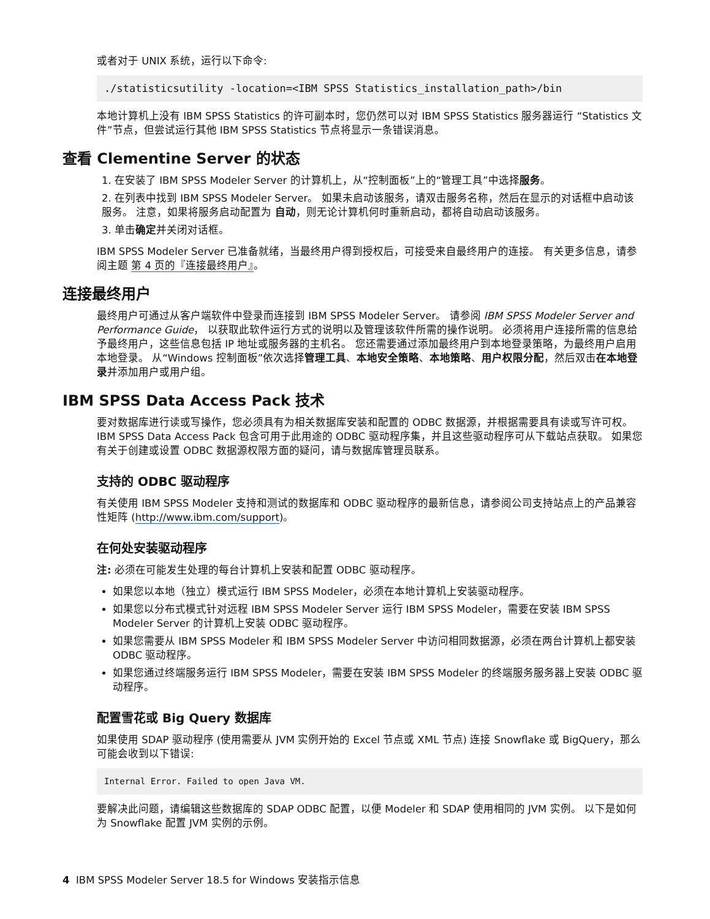或者对于 UNIX 系统，运行以下命令:
./statisticsutility -location=<IBM SPSS Statistics_installation_path>/bin
本地计算机上没有 IBM SPSS Statistics 的许可副本时，您仍然可以对 IBM SPSS Statistics 服务器运行 “Statistics 文件”节点，但尝试运行其他 IBM SPSS Statistics 节点将显示一条错误消息。
查看 Clementine Server 的状态
1. 在安装了 IBM SPSS Modeler Server 的计算机上，从“控制面板”上的“管理工具”中选择服务。
2. 在列表中找到 IBM SPSS Modeler Server。 如果未启动该服务，请双击服务名称，然后在显示的对话框中启动该服务。 注意，如果将服务启动配置为 自动，则无论计算机何时重新启动，都将自动启动该服务。
3. 单击确定并关闭对话框。
IBM SPSS Modeler Server 已准备就绪，当最终用户得到授权后，可接受来自最终用户的连接。 有关更多信息，请参阅主题 第 4 页的『连接最终用户』。
连接最终用户
最终用户可通过从客户端软件中登录而连接到 IBM SPSS Modeler Server。 请参阅 IBM SPSS Modeler Server and Performance Guide， 以获取此软件运行方式的说明以及管理该软件所需的操作说明。 必须将用户连接所需的信息给予最终用户，这些信息包括 IP 地址或服务器的主机名。 您还需要通过添加最终用户到本地登录策略，为最终用户启用本地登录。 从“Windows 控制面板”依次选择管理工具、本地安全策略、本地策略、用户权限分配，然后双击在本地登录并添加用户或用户组。
IBM SPSS Data Access Pack 技术
要对数据库进行读或写操作，您必须具有为相关数据库安装和配置的 ODBC 数据源，并根据需要具有读或写许可权。 IBM SPSS Data Access Pack 包含可用于此用途的 ODBC 驱动程序集，并且这些驱动程序可从下载站点获取。 如果您有关于创建或设置 ODBC 数据源权限方面的疑问，请与数据库管理员联系。
支持的 ODBC 驱动程序
有关使用 IBM SPSS Modeler 支持和测试的数据库和 ODBC 驱动程序的最新信息，请参阅公司支持站点上的产品兼容性矩阵 (http://www.ibm.com/support)。
在何处安装驱动程序
注: 必须在可能发生处理的每台计算机上安装和配置 ODBC 驱动程序。
如果您以本地（独立）模式运行 IBM SPSS Modeler，必须在本地计算机上安装驱动程序。
如果您以分布式模式针对远程 IBM SPSS Modeler Server 运行 IBM SPSS Modeler，需要在安装 IBM SPSS Modeler Server 的计算机上安装 ODBC 驱动程序。
如果您需要从 IBM SPSS Modeler 和 IBM SPSS Modeler Server 中访问相同数据源，必须在两台计算机上都安装 ODBC 驱动程序。
如果您通过终端服务运行 IBM SPSS Modeler，需要在安装 IBM SPSS Modeler 的终端服务服务器上安装 ODBC 驱动程序。
配置雪花或 Big Query 数据库
如果使用 SDAP 驱动程序 (使用需要从 JVM 实例开始的 Excel 节点或 XML 节点) 连接 Snowflake 或 BigQuery，那么可能会收到以下错误:
Internal Error. Failed to open Java VM.
要解决此问题，请编辑这些数据库的 SDAP ODBC 配置，以便 Modeler 和 SDAP 使用相同的 JVM 实例。 以下是如何为 Snowflake 配置 JVM 实例的示例。
4 IBM SPSS Modeler Server 18.5 for Windows 安装指示信息